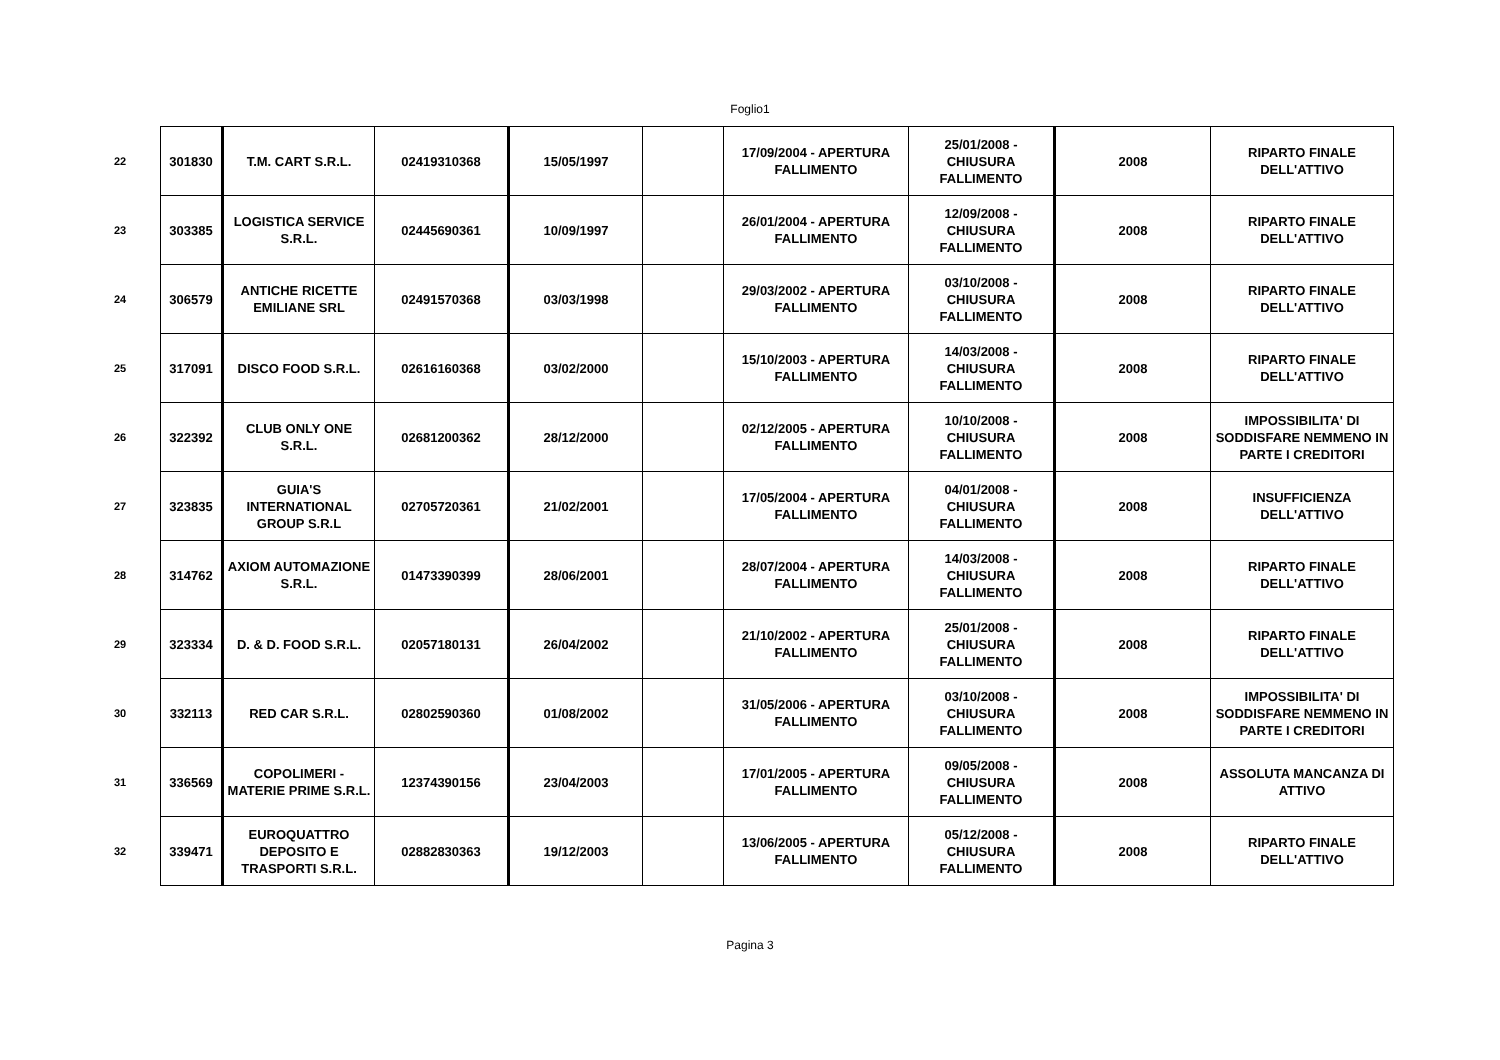Foglio1
| 22 | 301830 | T.M. CART S.R.L. | 02419310368 | 15/05/1997 | | 17/09/2004 - APERTURA FALLIMENTO | 25/01/2008 - CHIUSURA FALLIMENTO | 2008 | RIPARTO FINALE DELL'ATTIVO |
| 23 | 303385 | LOGISTICA SERVICE S.R.L. | 02445690361 | 10/09/1997 | | 26/01/2004 - APERTURA FALLIMENTO | 12/09/2008 - CHIUSURA FALLIMENTO | 2008 | RIPARTO FINALE DELL'ATTIVO |
| 24 | 306579 | ANTICHE RICETTE EMILIANE SRL | 02491570368 | 03/03/1998 | | 29/03/2002 - APERTURA FALLIMENTO | 03/10/2008 - CHIUSURA FALLIMENTO | 2008 | RIPARTO FINALE DELL'ATTIVO |
| 25 | 317091 | DISCO FOOD S.R.L. | 02616160368 | 03/02/2000 | | 15/10/2003 - APERTURA FALLIMENTO | 14/03/2008 - CHIUSURA FALLIMENTO | 2008 | RIPARTO FINALE DELL'ATTIVO |
| 26 | 322392 | CLUB ONLY ONE S.R.L. | 02681200362 | 28/12/2000 | | 02/12/2005 - APERTURA FALLIMENTO | 10/10/2008 - CHIUSURA FALLIMENTO | 2008 | IMPOSSIBILITA' DI SODDISFARE NEMMENO IN PARTE I CREDITORI |
| 27 | 323835 | GUIA'S INTERNATIONAL GROUP S.R.L | 02705720361 | 21/02/2001 | | 17/05/2004 - APERTURA FALLIMENTO | 04/01/2008 - CHIUSURA FALLIMENTO | 2008 | INSUFFICIENZA DELL'ATTIVO |
| 28 | 314762 | AXIOM AUTOMAZIONE S.R.L. | 01473390399 | 28/06/2001 | | 28/07/2004 - APERTURA FALLIMENTO | 14/03/2008 - CHIUSURA FALLIMENTO | 2008 | RIPARTO FINALE DELL'ATTIVO |
| 29 | 323334 | D. & D. FOOD S.R.L. | 02057180131 | 26/04/2002 | | 21/10/2002 - APERTURA FALLIMENTO | 25/01/2008 - CHIUSURA FALLIMENTO | 2008 | RIPARTO FINALE DELL'ATTIVO |
| 30 | 332113 | RED CAR S.R.L. | 02802590360 | 01/08/2002 | | 31/05/2006 - APERTURA FALLIMENTO | 03/10/2008 - CHIUSURA FALLIMENTO | 2008 | IMPOSSIBILITA' DI SODDISFARE NEMMENO IN PARTE I CREDITORI |
| 31 | 336569 | COPOLIMERI - MATERIE PRIME S.R.L. | 12374390156 | 23/04/2003 | | 17/01/2005 - APERTURA FALLIMENTO | 09/05/2008 - CHIUSURA FALLIMENTO | 2008 | ASSOLUTA MANCANZA DI ATTIVO |
| 32 | 339471 | EUROQUATTRO DEPOSITO E TRASPORTI S.R.L. | 02882830363 | 19/12/2003 | | 13/06/2005 - APERTURA FALLIMENTO | 05/12/2008 - CHIUSURA FALLIMENTO | 2008 | RIPARTO FINALE DELL'ATTIVO |
Pagina 3